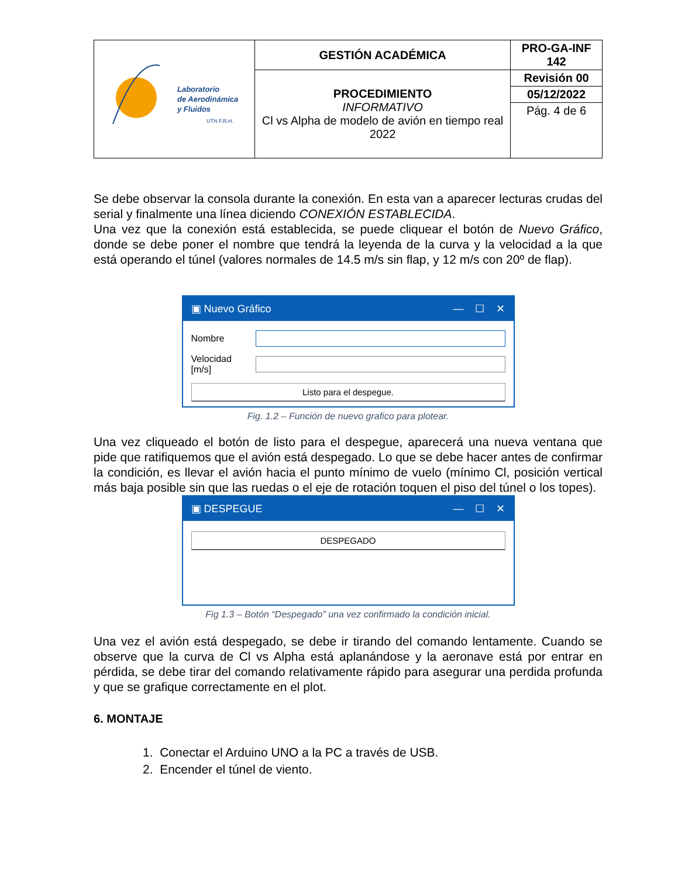| Laboratorio de Aerodinámica y Fluidos UTN F.R.H. | GESTIÓN ACADÉMICA | PRO-GA-INF 142 |
| | PROCEDIMIENTO INFORMATIVO Cl vs Alpha de modelo de avión en tiempo real 2022 | Revisión 00 |
| | | 05/12/2022 |
| | | Pág. 4 de 6 |
Se debe observar la consola durante la conexión. En esta van a aparecer lecturas crudas del serial y finalmente una línea diciendo CONEXIÓN ESTABLECIDA.
Una vez que la conexión está establecida, se puede cliquear el botón de Nuevo Gráfico, donde se debe poner el nombre que tendrá la leyenda de la curva y la velocidad a la que está operando el túnel (valores normales de 14.5 m/s sin flap, y 12 m/s con 20º de flap).
▣ Nuevo Gráfico — ☐ ✕
Nombre
Velocidad [m/s]
Listo para el despegue.
Fig. 1.2 – Función de nuevo grafico para plotear.
Una vez cliqueado el botón de listo para el despegue, aparecerá una nueva ventana que pide que ratifiquemos que el avión está despegado. Lo que se debe hacer antes de confirmar la condición, es llevar el avión hacia el punto mínimo de vuelo (mínimo Cl, posición vertical más baja posible sin que las ruedas o el eje de rotación toquen el piso del túnel o los topes).
▣ DESPEGUE — ☐ ✕
DESPEGADO
Fig 1.3 – Botón “Despegado” una vez confirmado la condición inicial.
Una vez el avión está despegado, se debe ir tirando del comando lentamente. Cuando se observe que la curva de Cl vs Alpha está aplanándose y la aeronave está por entrar en pérdida, se debe tirar del comando relativamente rápido para asegurar una perdida profunda y que se grafique correctamente en el plot.
6. MONTAJE
1. Conectar el Arduino UNO a la PC a través de USB.
2. Encender el túnel de viento.